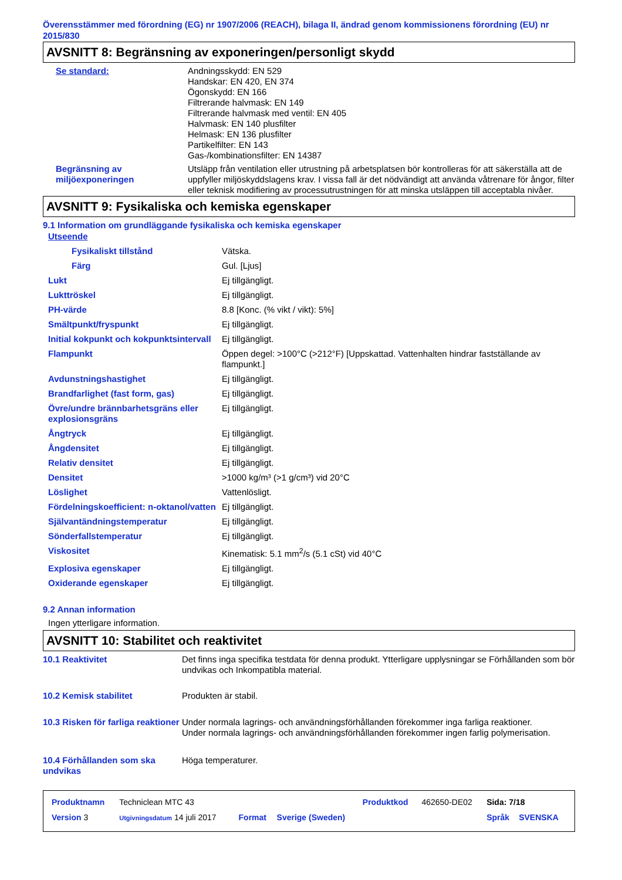Överensstämmer med förordning (EG) nr 1907/2006 (REACH), bilaga II, ändrad genom kommissionens förordning (EU) nr 2015/830
AVSNITT 8: Begränsning av exponeringen/personligt skydd
| Se standard: | Andningsskydd: EN 529 Handskar: EN 420, EN 374 Ögonskydd: EN 166 Filtrerande halvmask: EN 149 Filtrerande halvmask med ventil: EN 405 Halvmask: EN 140 plusfilter Helmask: EN 136 plusfilter Partikelfilter: EN 143 Gas-/kombinationsfilter: EN 14387 |
| Begränsning av miljöexponeringen | Utsläpp från ventilation eller utrustning på arbetsplatsen bör kontrolleras för att säkerställa att de uppfyller miljöskyddslagens krav. I vissa fall är det nödvändigt att använda våtrenare för ångor, filter eller teknisk modifiering av processutrustningen för att minska utsläppen till acceptabla nivåer. |
AVSNITT 9: Fysikaliska och kemiska egenskaper
9.1 Information om grundläggande fysikaliska och kemiska egenskaper
| Utseende | |
| Fysikaliskt tillstånd | Vätska. |
| Färg | Gul. [Ljus] |
| Lukt | Ej tillgängligt. |
| Lukttröskel | Ej tillgängligt. |
| PH-värde | 8.8 [Konc. (% vikt / vikt): 5%] |
| Smältpunkt/fryspunkt | Ej tillgängligt. |
| Initial kokpunkt och kokpunktsintervall | Ej tillgängligt. |
| Flampunkt | Öppen degel: >100°C (>212°F) [Uppskattad. Vattenhalten hindrar fastställande av flampunkt.] |
| Avdunstningshastighet | Ej tillgängligt. |
| Brandfarlighet (fast form, gas) | Ej tillgängligt. |
| Övre/undre brännbarhetsgräns eller explosionsgräns | Ej tillgängligt. |
| Ångtryck | Ej tillgängligt. |
| Ångdensitet | Ej tillgängligt. |
| Relativ densitet | Ej tillgängligt. |
| Densitet | >1000 kg/m³ (>1 g/cm³) vid 20°C |
| Löslighet | Vattenlösligt. |
| Fördelningskoefficient: n-oktanol/vatten | Ej tillgängligt. |
| Självantändningstemperatur | Ej tillgängligt. |
| Sönderfallstemperatur | Ej tillgängligt. |
| Viskositet | Kinematisk: 5.1 mm<sup>2</sup>/s (5.1 cSt) vid 40°C |
| Explosiva egenskaper | Ej tillgängligt. |
| Oxiderande egenskaper | Ej tillgängligt. |
9.2 Annan information
Ingen ytterligare information.
AVSNITT 10: Stabilitet och reaktivitet
| 10.1 Reaktivitet | Det finns inga specifika testdata för denna produkt. Ytterligare upplysningar se Förhållanden som bör undvikas och Inkompatibla material. |
| 10.2 Kemisk stabilitet | Produkten är stabil. |
| 10.3 Risken för farliga reaktioner | Under normala lagrings- och användningsförhållanden förekommer inga farliga reaktioner. Under normala lagrings- och användningsförhållanden förekommer ingen farlig polymerisation. |
| 10.4 Förhållanden som ska undvikas | Höga temperaturer. |
| Produktnamn | Techniclean MTC 43 | | | Produktkod | 462650-DE02 | Sida: 7/18 | |
| Version 3 | Utgivningsdatum 14 juli 2017 | Format | Sverige (Sweden) | | | Språk | SVENSKA |